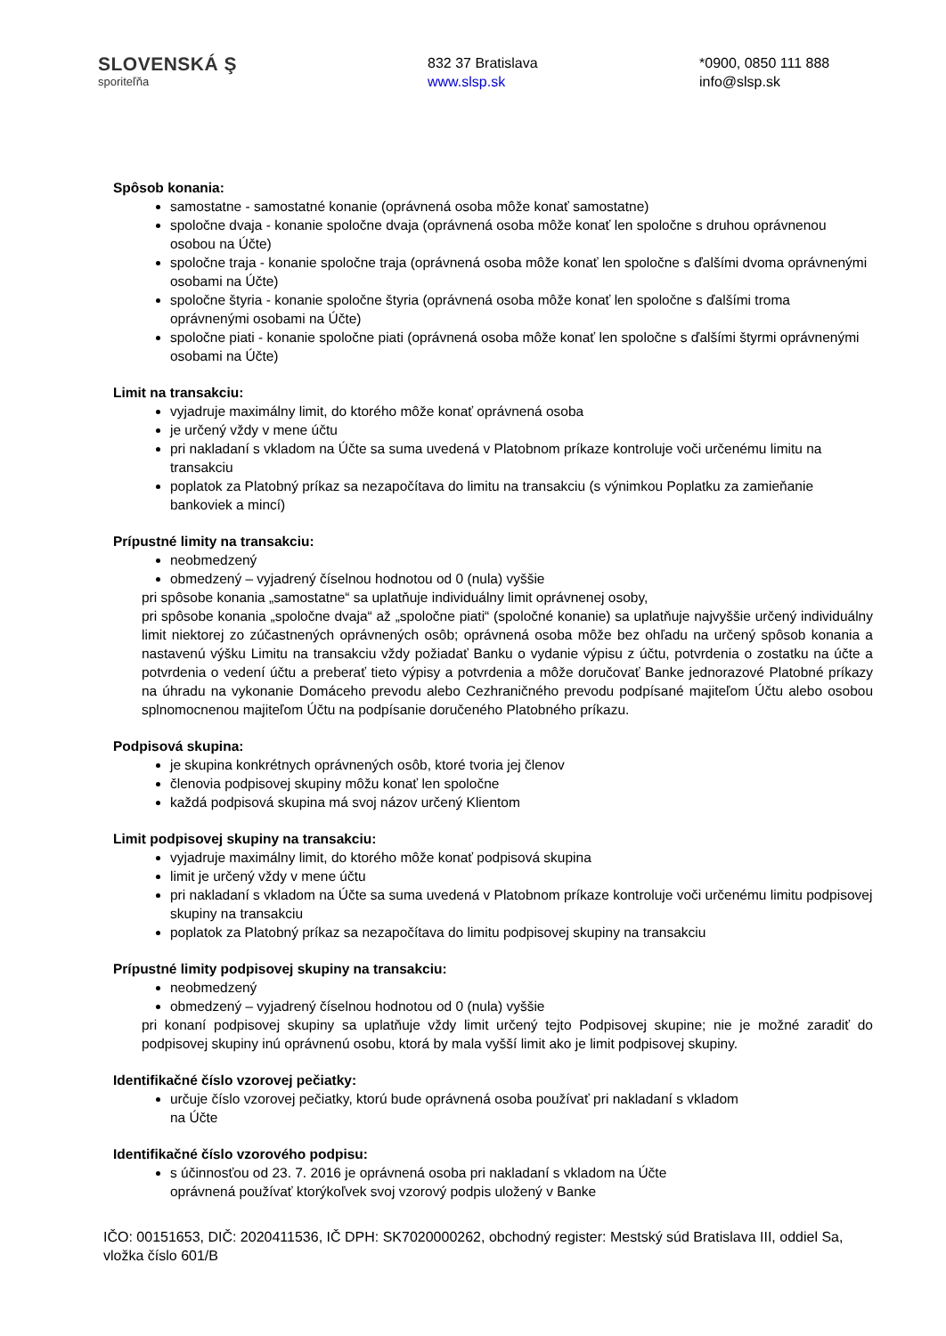SLOVENSKÁ Ş
sporiteľňa
832 37 Bratislava
www.slsp.sk
*0900, 0850 111 888
info@slsp.sk
Spôsob konania:
samostatne - samostatné konanie (oprávnená osoba môže konať samostatne)
spoločne dvaja - konanie spoločne dvaja (oprávnená osoba môže konať len spoločne s druhou oprávnenou osobou na Účte)
spoločne traja - konanie spoločne traja (oprávnená osoba môže konať len spoločne s ďalšími dvoma oprávnenými osobami na Účte)
spoločne štyria - konanie spoločne štyria (oprávnená osoba môže konať len spoločne s ďalšími troma oprávnenými osobami na Účte)
spoločne piati - konanie spoločne piati (oprávnená osoba môže konať len spoločne s ďalšími štyrmi oprávnenými osobami na Účte)
Limit na transakciu:
vyjadruje maximálny limit, do ktorého môže konať oprávnená osoba
je určený vždy v mene účtu
pri nakladaní s vkladom na Účte sa suma uvedená v Platobnom príkaze kontroluje voči určenému limitu na transakciu
poplatok za Platobný príkaz sa nezapočítava do limitu na transakciu (s výnimkou Poplatku za zamieňanie bankoviek a mincí)
Prípustné limity na transakciu:
neobmedzený
obmedzený – vyjadrený číselnou hodnotou od 0 (nula) vyššie
pri spôsobe konania „samostatne“ sa uplatňuje individuálny limit oprávnenej osoby,
pri spôsobe konania „spoločne dvaja“ až „spoločne piati“ (spoločné konanie) sa uplatňuje najvyššie určený individuálny limit niektorej zo zúčastnených oprávnených osôb; oprávnená osoba môže bez ohľadu na určený spôsob konania a nastavenú výšku Limitu na transakciu vždy požiadať Banku o vydanie výpisu z účtu, potvrdenia o zostatku na účte a potvrdenia o vedení účtu a preberať tieto výpisy a potvrdenia a môže doručovať Banke jednorazové Platobné príkazy na úhradu na vykonanie Domáceho prevodu alebo Cezhraničného prevodu podpísané majiteľom Účtu alebo osobou splnomocnenou majiteľom Účtu na podpísanie doručeného Platobného príkazu.
Podpisová skupina:
je skupina konkrétnych oprávnených osôb, ktoré tvoria jej členov
členovia podpisovej skupiny môžu konať len spoločne
každá podpisová skupina má svoj názov určený Klientom
Limit podpisovej skupiny na transakciu:
vyjadruje maximálny limit, do ktorého môže konať podpisová skupina
limit je určený vždy v mene účtu
pri nakladaní s vkladom na Účte sa suma uvedená v Platobnom príkaze kontroluje voči určenému limitu podpisovej skupiny na transakciu
poplatok za Platobný príkaz sa nezapočítava do limitu podpisovej skupiny na transakciu
Prípustné limity podpisovej skupiny na transakciu:
neobmedzený
obmedzený – vyjadrený číselnou hodnotou od 0 (nula) vyššie
pri konaní podpisovej skupiny sa uplatňuje vždy limit určený tejto Podpisovej skupine; nie je možné zaradiť do podpisovej skupiny inú oprávnenú osobu, ktorá by mala vyšší limit ako je limit podpisovej skupiny.
Identifikačné číslo vzorovej pečiatky:
určuje číslo vzorovej pečiatky, ktorú bude oprávnená osoba používať pri nakladaní s vkladom
na Účte
Identifikačné číslo vzorového podpisu:
s účinnosťou od 23. 7. 2016 je oprávnená osoba pri nakladaní s vkladom na Účte
oprávnená používať ktorýkoľvek svoj vzorový podpis uložený v Banke
IČO: 00151653, DIČ: 2020411536, IČ DPH: SK7020000262, obchodný register: Mestský súd Bratislava III, oddiel Sa, vložka číslo 601/B